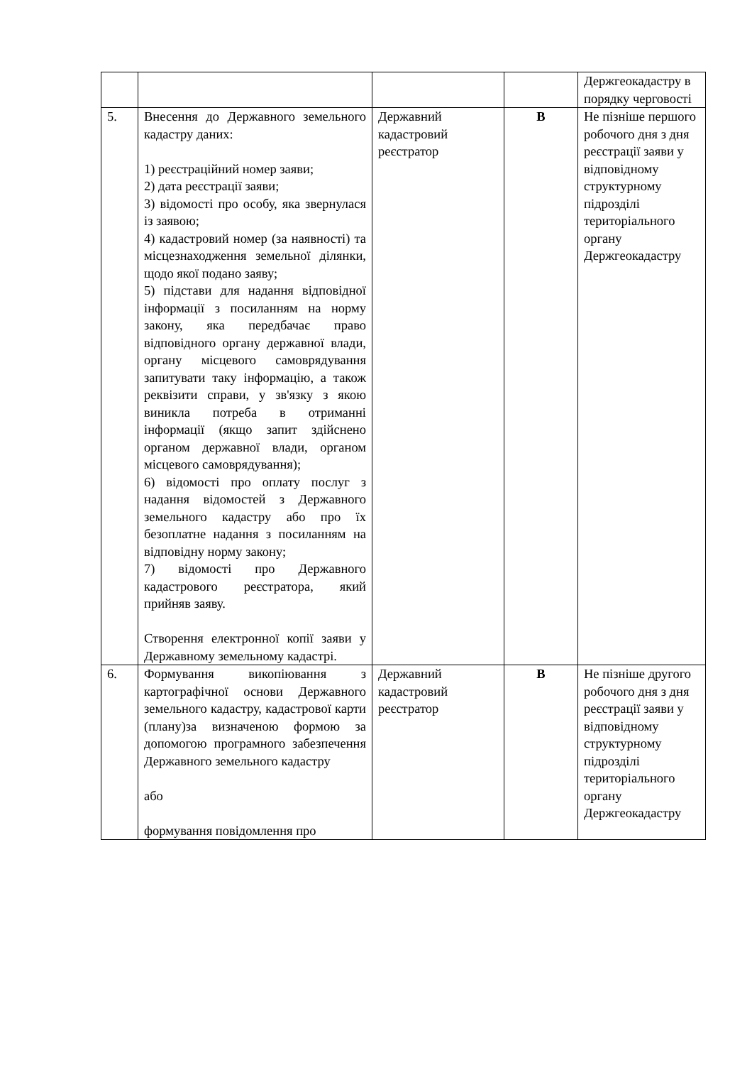| | | | | Держгеокадастру в порядку черговості |
| 5. | Внесення до Державного земельного кадастру даних: 1) реєстраційний номер заяви; 2) дата реєстрації заяви; 3) відомості про особу, яка звернулася із заявою; 4) кадастровий номер (за наявності) та місцезнаходження земельної ділянки, щодо якої подано заяву; 5) підстави для надання відповідної інформації з посиланням на норму закону, яка передбачає право відповідного органу державної влади, органу місцевого самоврядування запитувати таку інформацію, а також реквізити справи, у зв'язку з якою виникла потреба в отриманні інформації (якщо запит здійснено органом державної влади, органом місцевого самоврядування); 6) відомості про оплату послуг з надання відомостей з Державного земельного кадастру або про їх безоплатне надання з посиланням на відповідну норму закону; 7) відомості про Державного кадастрового реєстратора, який прийняв заяву. Створення електронної копії заяви у Державному земельному кадастрі. | Державний кадастровий реєстратор | В | Не пізніше першого робочого дня з дня реєстрації заяви у відповідному структурному підрозділі територіального органу Держгеокадастру |
| 6. | Формування викопіювання з картографічної основи Державного земельного кадастру, кадастрової карти (плану)за визначеною формою за допомогою програмного забезпечення Державного земельного кадастру або формування повідомлення про | Державний кадастровий реєстратор | В | Не пізніше другого робочого дня з дня реєстрації заяви у відповідному структурному підрозділі територіального органу Держгеокадастру |